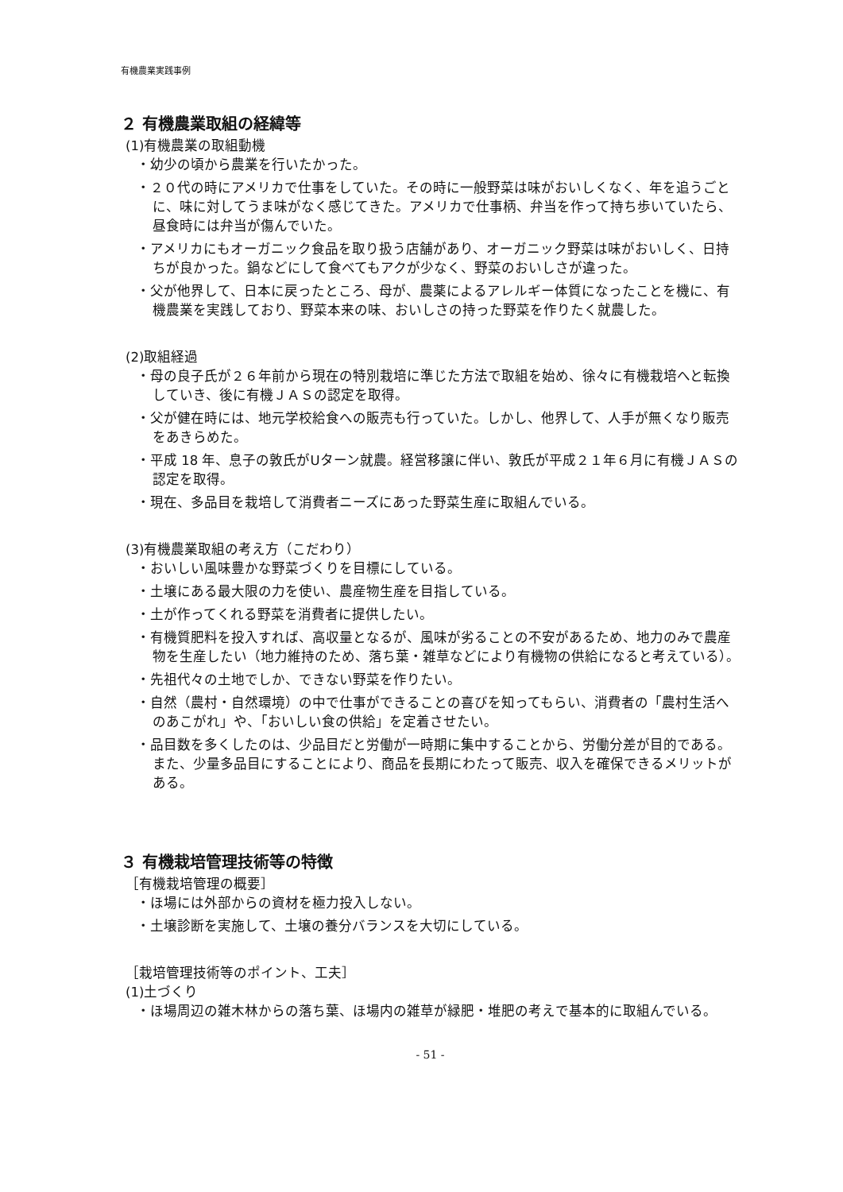有機農業実践事例
２ 有機農業取組の経緯等
(1)有機農業の取組動機
・幼少の頃から農業を行いたかった。
・２０代の時にアメリカで仕事をしていた。その時に一般野菜は味がおいしくなく、年を追うごとに、味に対してうま味がなく感じてきた。アメリカで仕事柄、弁当を作って持ち歩いていたら、昼食時には弁当が傷んでいた。
・アメリカにもオーガニック食品を取り扱う店舗があり、オーガニック野菜は味がおいしく、日持ちが良かった。鍋などにして食べてもアクが少なく、野菜のおいしさが違った。
・父が他界して、日本に戻ったところ、母が、農薬によるアレルギー体質になったことを機に、有機農業を実践しており、野菜本来の味、おいしさの持った野菜を作りたく就農した。
(2)取組経過
・母の良子氏が２６年前から現在の特別栽培に準じた方法で取組を始め、徐々に有機栽培へと転換していき、後に有機ＪＡＳの認定を取得。
・父が健在時には、地元学校給食への販売も行っていた。しかし、他界して、人手が無くなり販売をあきらめた。
・平成 18 年、息子の敦氏がUターン就農。経営移譲に伴い、敦氏が平成２１年６月に有機ＪＡＳの認定を取得。
・現在、多品目を栽培して消費者ニーズにあった野菜生産に取組んでいる。
(3)有機農業取組の考え方（こだわり）
・おいしい風味豊かな野菜づくりを目標にしている。
・土壌にある最大限の力を使い、農産物生産を目指している。
・土が作ってくれる野菜を消費者に提供したい。
・有機質肥料を投入すれば、高収量となるが、風味が劣ることの不安があるため、地力のみで農産物を生産したい（地力維持のため、落ち葉・雑草などにより有機物の供給になると考えている）。
・先祖代々の土地でしか、できない野菜を作りたい。
・自然（農村・自然環境）の中で仕事ができることの喜びを知ってもらい、消費者の「農村生活へのあこがれ」や、「おいしい食の供給」を定着させたい。
・品目数を多くしたのは、少品目だと労働が一時期に集中することから、労働分差が目的である。また、少量多品目にすることにより、商品を長期にわたって販売、収入を確保できるメリットがある。
３ 有機栽培管理技術等の特徴
［有機栽培管理の概要］
・ほ場には外部からの資材を極力投入しない。
・土壌診断を実施して、土壌の養分バランスを大切にしている。
［栽培管理技術等のポイント、工夫］
(1)土づくり
・ほ場周辺の雑木林からの落ち葉、ほ場内の雑草が緑肥・堆肥の考えで基本的に取組んでいる。
- 51 -